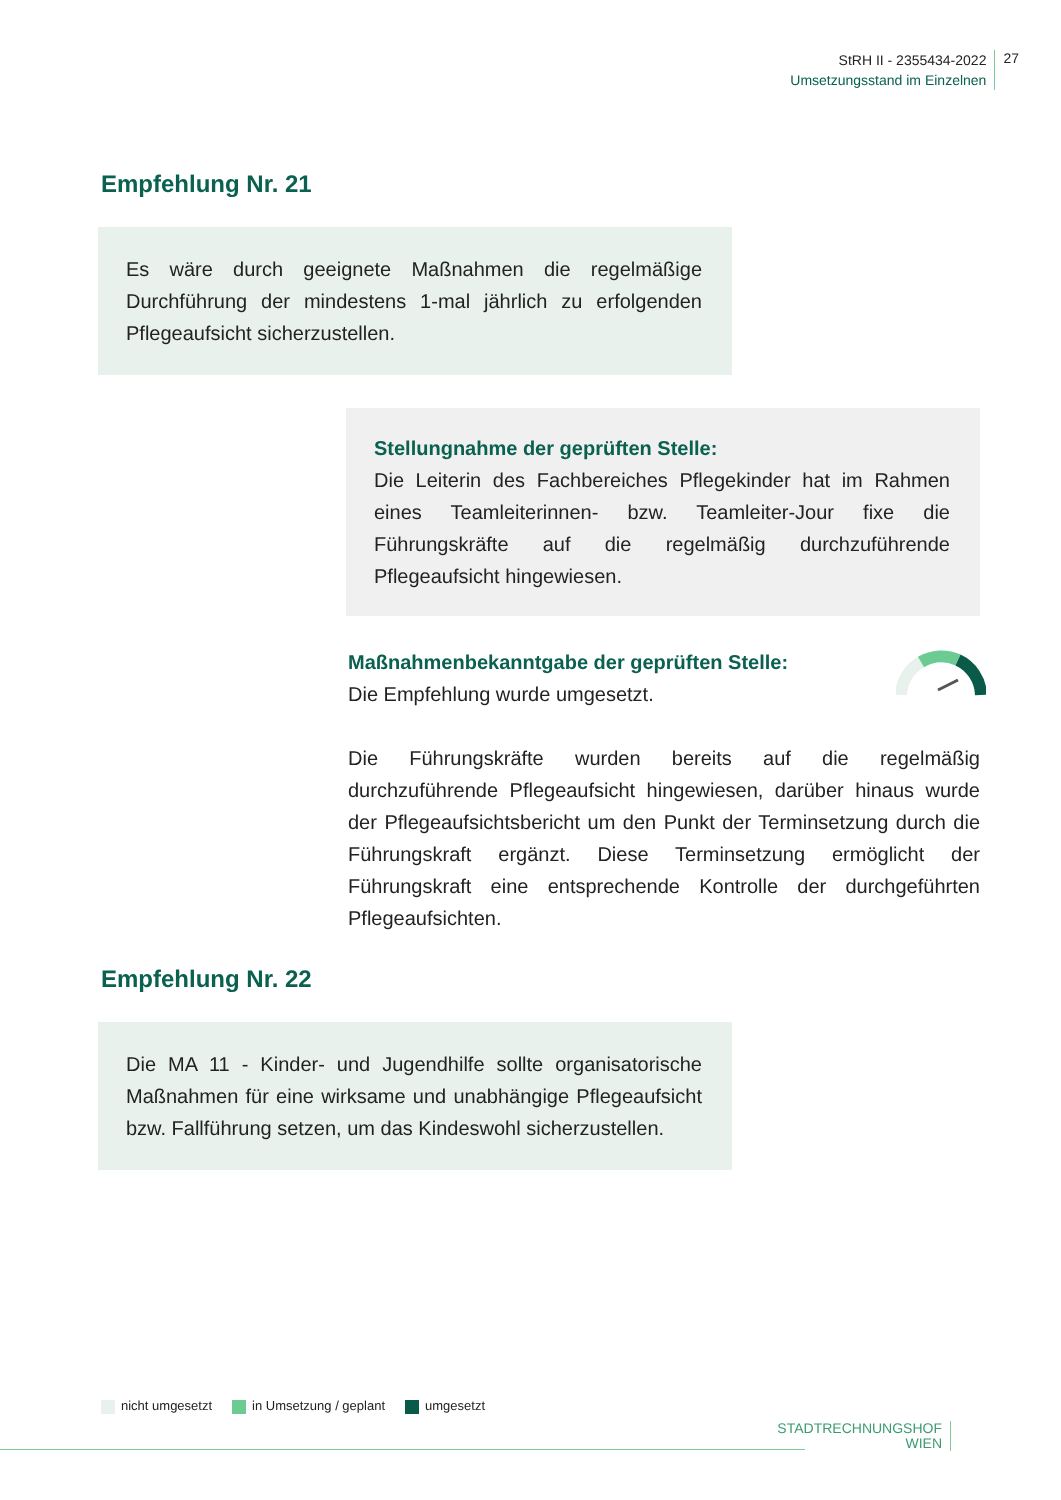StRH II - 2355434-2022
Umsetzungsstand im Einzelnen
27
Empfehlung Nr. 21
Es wäre durch geeignete Maßnahmen die regelmäßige Durchführung der mindestens 1-mal jährlich zu erfolgenden Pflegeaufsicht sicherzustellen.
Stellungnahme der geprüften Stelle:
Die Leiterin des Fachbereiches Pflegekinder hat im Rahmen eines Teamleiterinnen- bzw. Teamleiter-Jour fixe die Führungskräfte auf die regelmäßig durchzuführende Pflegeaufsicht hingewiesen.
Maßnahmenbekanntgabe der geprüften Stelle:
Die Empfehlung wurde umgesetzt.
Die Führungskräfte wurden bereits auf die regelmäßig durchzuführende Pflegeaufsicht hingewiesen, darüber hinaus wurde der Pflegeaufsichtsbericht um den Punkt der Terminsetzung durch die Führungskraft ergänzt. Diese Terminsetzung ermöglicht der Führungskraft eine entsprechende Kontrolle der durchgeführten Pflegeaufsichten.
Empfehlung Nr. 22
Die MA 11 - Kinder- und Jugendhilfe sollte organisatorische Maßnahmen für eine wirksame und unabhängige Pflegeaufsicht bzw. Fallführung setzen, um das Kindeswohl sicherzustellen.
nicht umgesetzt in Umsetzung / geplant umgesetzt
STADTRECHNUNGSHOF
WIEN